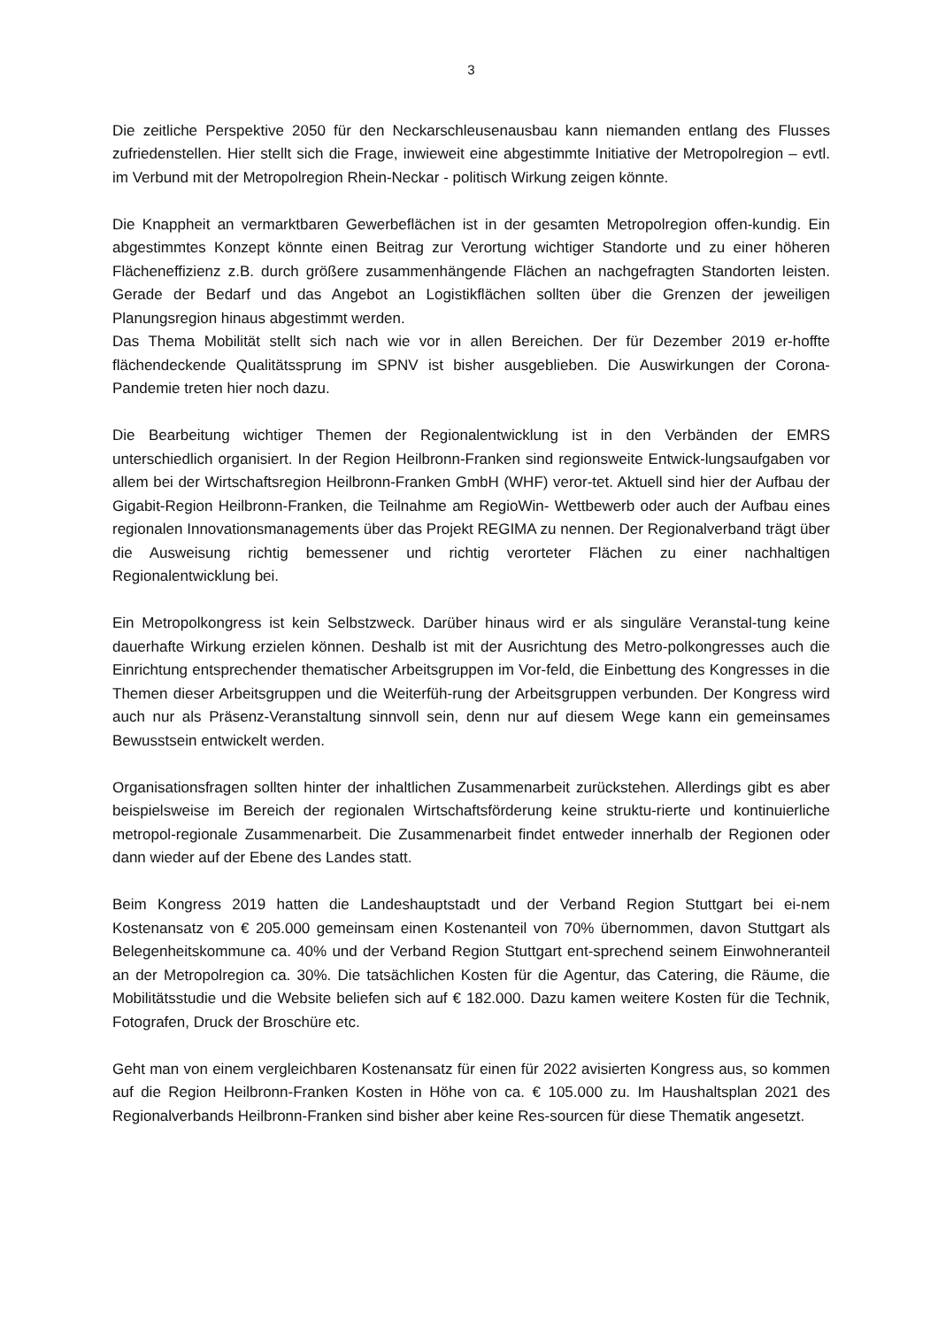3
Die zeitliche Perspektive 2050 für den Neckarschleusenausbau kann niemanden entlang des Flusses zufriedenstellen. Hier stellt sich die Frage, inwieweit eine abgestimmte Initiative der Metropolregion – evtl. im Verbund mit der Metropolregion Rhein-Neckar - politisch Wirkung zeigen könnte.
Die Knappheit an vermarktbaren Gewerbeflächen ist in der gesamten Metropolregion offen-kundig. Ein abgestimmtes Konzept könnte einen Beitrag zur Verortung wichtiger Standorte und zu einer höheren Flächeneffizienz z.B. durch größere zusammenhängende Flächen an nachgefragten Standorten leisten. Gerade der Bedarf und das Angebot an Logistikflächen sollten über die Grenzen der jeweiligen Planungsregion hinaus abgestimmt werden.
Das Thema Mobilität stellt sich nach wie vor in allen Bereichen. Der für Dezember 2019 er-hoffte flächendeckende Qualitätssprung im SPNV ist bisher ausgeblieben. Die Auswirkungen der Corona-Pandemie treten hier noch dazu.
Die Bearbeitung wichtiger Themen der Regionalentwicklung ist in den Verbänden der EMRS unterschiedlich organisiert. In der Region Heilbronn-Franken sind regionsweite Entwick-lungsaufgaben vor allem bei der Wirtschaftsregion Heilbronn-Franken GmbH (WHF) veror-tet. Aktuell sind hier der Aufbau der Gigabit-Region Heilbronn-Franken, die Teilnahme am RegioWin- Wettbewerb oder auch der Aufbau eines regionalen Innovationsmanagements über das Projekt REGIMA zu nennen. Der Regionalverband trägt über die Ausweisung richtig bemessener und richtig verorteter Flächen zu einer nachhaltigen Regionalentwicklung bei.
Ein Metropolkongress ist kein Selbstzweck. Darüber hinaus wird er als singuläre Veranstal-tung keine dauerhafte Wirkung erzielen können. Deshalb ist mit der Ausrichtung des Metro-polkongresses auch die Einrichtung entsprechender thematischer Arbeitsgruppen im Vor-feld, die Einbettung des Kongresses in die Themen dieser Arbeitsgruppen und die Weiterfüh-rung der Arbeitsgruppen verbunden. Der Kongress wird auch nur als Präsenz-Veranstaltung sinnvoll sein, denn nur auf diesem Wege kann ein gemeinsames Bewusstsein entwickelt werden.
Organisationsfragen sollten hinter der inhaltlichen Zusammenarbeit zurückstehen. Allerdings gibt es aber beispielsweise im Bereich der regionalen Wirtschaftsförderung keine struktu-rierte und kontinuierliche metropol-regionale Zusammenarbeit. Die Zusammenarbeit findet entweder innerhalb der Regionen oder dann wieder auf der Ebene des Landes statt.
Beim Kongress 2019 hatten die Landeshauptstadt und der Verband Region Stuttgart bei ei-nem Kostenansatz von € 205.000 gemeinsam einen Kostenanteil von 70% übernommen, davon Stuttgart als Belegenheitskommune ca. 40% und der Verband Region Stuttgart ent-sprechend seinem Einwohneranteil an der Metropolregion ca. 30%. Die tatsächlichen Kosten für die Agentur, das Catering, die Räume, die Mobilitätsstudie und die Website beliefen sich auf € 182.000. Dazu kamen weitere Kosten für die Technik, Fotografen, Druck der Broschüre etc.
Geht man von einem vergleichbaren Kostenansatz für einen für 2022 avisierten Kongress aus, so kommen auf die Region Heilbronn-Franken Kosten in Höhe von ca. € 105.000 zu. Im Haushaltsplan 2021 des Regionalverbands Heilbronn-Franken sind bisher aber keine Res-sourcen für diese Thematik angesetzt.